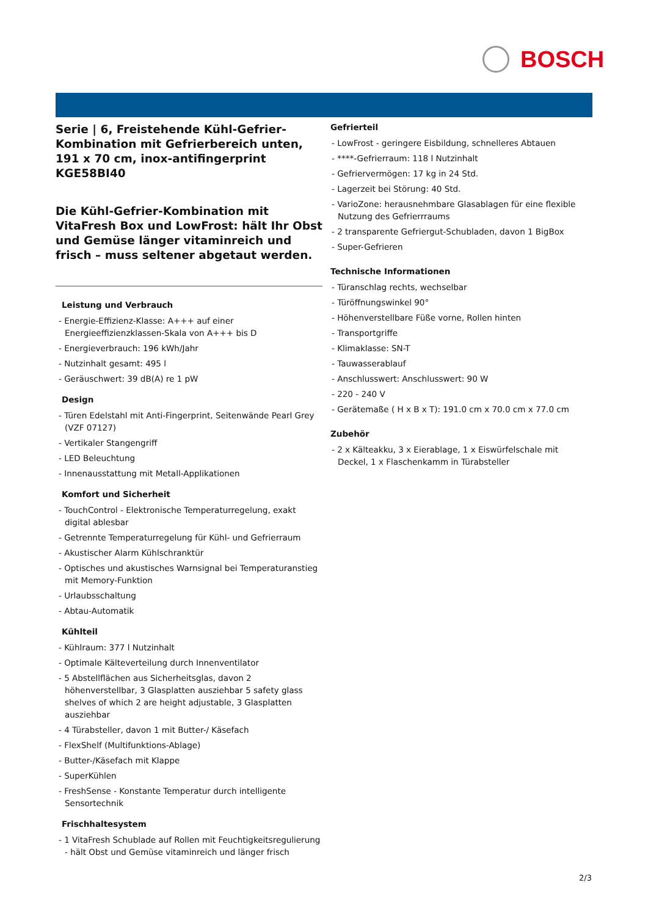BOSCH
Serie | 6, Freistehende Kühl-Gefrier-Kombination mit Gefrierbereich unten, 191 x 70 cm, inox-antifingerprint
KGE58BI40
Die Kühl-Gefrier-Kombination mit VitaFresh Box und LowFrost: hält Ihr Obst und Gemüse länger vitaminreich und frisch – muss seltener abgetaut werden.
Leistung und Verbrauch
- Energie-Effizienz-Klasse: A+++ auf einer Energieeffizienzklassen-Skala von A+++ bis D
- Energieverbrauch: 196 kWh/Jahr
- Nutzinhalt gesamt: 495 l
- Geräuschwert: 39 dB(A) re 1 pW
Design
- Türen Edelstahl mit Anti-Fingerprint, Seitenwände Pearl Grey (VZF 07127)
- Vertikaler Stangengriff
- LED Beleuchtung
- Innenausstattung mit Metall-Applikationen
Komfort und Sicherheit
- TouchControl - Elektronische Temperaturregelung, exakt digital ablesbar
- Getrennte Temperaturregelung für Kühl- und Gefrierraum
- Akustischer Alarm Kühlschranktür
- Optisches und akustisches Warnsignal bei Temperaturanstieg mit Memory-Funktion
- Urlaubsschaltung
- Abtau-Automatik
Kühlteil
- Kühlraum: 377 l Nutzinhalt
- Optimale Kälteverteilung durch Innenventilator
- 5 Abstellflächen aus Sicherheitsglas, davon 2 höhenverstellbar, 3 Glasplatten ausziehbar 5 safety glass shelves of which 2 are height adjustable, 3 Glasplatten ausziehbar
- 4 Türabsteller, davon 1 mit Butter-/ Käsefach
- FlexShelf (Multifunktions-Ablage)
- Butter-/Käsefach mit Klappe
- SuperKühlen
- FreshSense - Konstante Temperatur durch intelligente Sensortechnik
Frischhaltesystem
- 1 VitaFresh Schublade auf Rollen mit Feuchtigkeitsregulierung - hält Obst und Gemüse vitaminreich und länger frisch
Gefrierteil
- LowFrost - geringere Eisbildung, schnelleres Abtauen
- ****-Gefrierraum: 118 l Nutzinhalt
- Gefriervermögen: 17 kg in 24 Std.
- Lagerzeit bei Störung: 40 Std.
- VarioZone: herausnehmbare Glasablagen für eine flexible Nutzung des Gefrierrraums
- 2 transparente Gefriergut-Schubladen, davon 1 BigBox
- Super-Gefrieren
Technische Informationen
- Türanschlag rechts, wechselbar
- Türöffnungswinkel 90°
- Höhenverstellbare Füße vorne, Rollen hinten
- Transportgriffe
- Klimaklasse: SN-T
- Tauwasserablauf
- Anschlusswert: Anschlusswert: 90 W
- 220 - 240 V
- Gerätemaße ( H x B x T): 191.0 cm x 70.0 cm x 77.0 cm
Zubehör
- 2 x Kälteakku, 3 x Eierablage, 1 x Eiswürfelschale mit Deckel, 1 x Flaschenkamm in Türabsteller
2/3